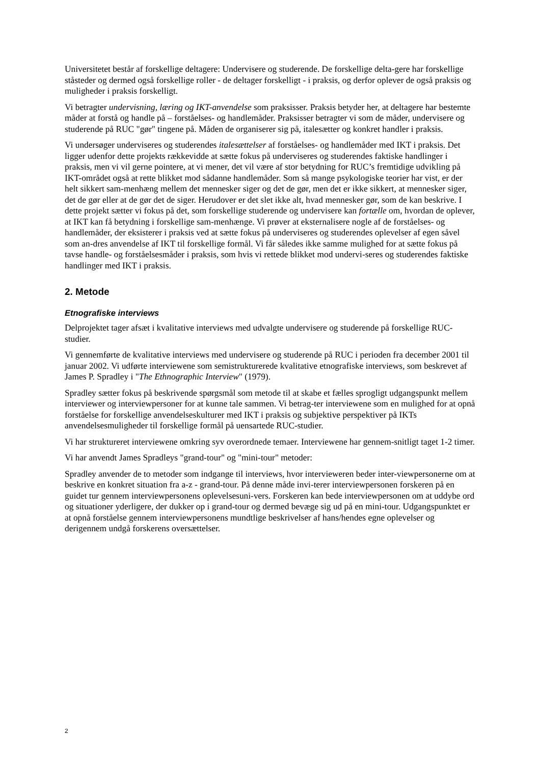Universitetet består af forskellige deltagere: Undervisere og studerende. De forskellige delta-gere har forskellige ståsteder og dermed også forskellige roller - de deltager forskelligt - i praksis, og derfor oplever de også praksis og muligheder i praksis forskelligt.
Vi betragter undervisning, læring og IKT-anvendelse som praksisser. Praksis betyder her, at deltagere har bestemte måder at forstå og handle på – forståelses- og handlemåder. Praksisser betragter vi som de måder, undervisere og studerende på RUC "gør" tingene på. Måden de organiserer sig på, italesætter og konkret handler i praksis.
Vi undersøger underviseres og studerendes italesættelser af forståelses- og handlemåder med IKT i praksis. Det ligger udenfor dette projekts rækkevidde at sætte fokus på underviseres og studerendes faktiske handlinger i praksis, men vi vil gerne pointere, at vi mener, det vil være af stor betydning for RUC’s fremtidige udvikling på IKT-området også at rette blikket mod sådanne handlemåder. Som så mange psykologiske teorier har vist, er der helt sikkert sam-menhæng mellem det mennesker siger og det de gør, men det er ikke sikkert, at mennesker siger, det de gør eller at de gør det de siger. Herudover er det slet ikke alt, hvad mennesker gør, som de kan beskrive. I dette projekt sætter vi fokus på det, som forskellige studerende og undervisere kan fortælle om, hvordan de oplever, at IKT kan få betydning i forskellige sam-menhænge. Vi prøver at eksternalisere nogle af de forståelses- og handlemåder, der eksisterer i praksis ved at sætte fokus på underviseres og studerendes oplevelser af egen såvel som an-dres anvendelse af IKT til forskellige formål. Vi får således ikke samme mulighed for at sætte fokus på tavse handle- og forståelsesmåder i praksis, som hvis vi rettede blikket mod undervi-seres og studerendes faktiske handlinger med IKT i praksis.
2. Metode
Etnografiske interviews
Delprojektet tager afsæt i kvalitative interviews med udvalgte undervisere og studerende på forskellige RUC-studier.
Vi gennemførte de kvalitative interviews med undervisere og studerende på RUC i perioden fra december 2001 til januar 2002. Vi udførte interviewene som semistrukturerede kvalitative etnografiske interviews, som beskrevet af James P. Spradley i "The Ethnographic Interview" (1979).
Spradley sætter fokus på beskrivende spørgsmål som metode til at skabe et fælles sprogligt udgangspunkt mellem interviewer og interviewpersoner for at kunne tale sammen. Vi betrag-ter interviewene som en mulighed for at opnå forståelse for forskellige anvendelseskulturer med IKT i praksis og subjektive perspektiver på IKTs anvendelsesmuligheder til forskellige formål på uensartede RUC-studier.
Vi har struktureret interviewene omkring syv overordnede temaer. Interviewene har gennem-snitligt taget 1-2 timer.
Vi har anvendt James Spradleys "grand-tour" og "mini-tour" metoder:
Spradley anvender de to metoder som indgange til interviews, hvor intervieweren beder inter-viewpersonerne om at beskrive en konkret situation fra a-z - grand-tour. På denne måde invi-terer interviewpersonen forskeren på en guidet tur gennem interviewpersonens oplevelsesuni-vers. Forskeren kan bede interviewpersonen om at uddybe ord og situationer yderligere, der dukker op i grand-tour og dermed bevæge sig ud på en mini-tour. Udgangspunktet er at opnå forståelse gennem interviewpersonens mundtlige beskrivelser af hans/hendes egne oplevelser og derigennem undgå forskerens oversættelser.
2